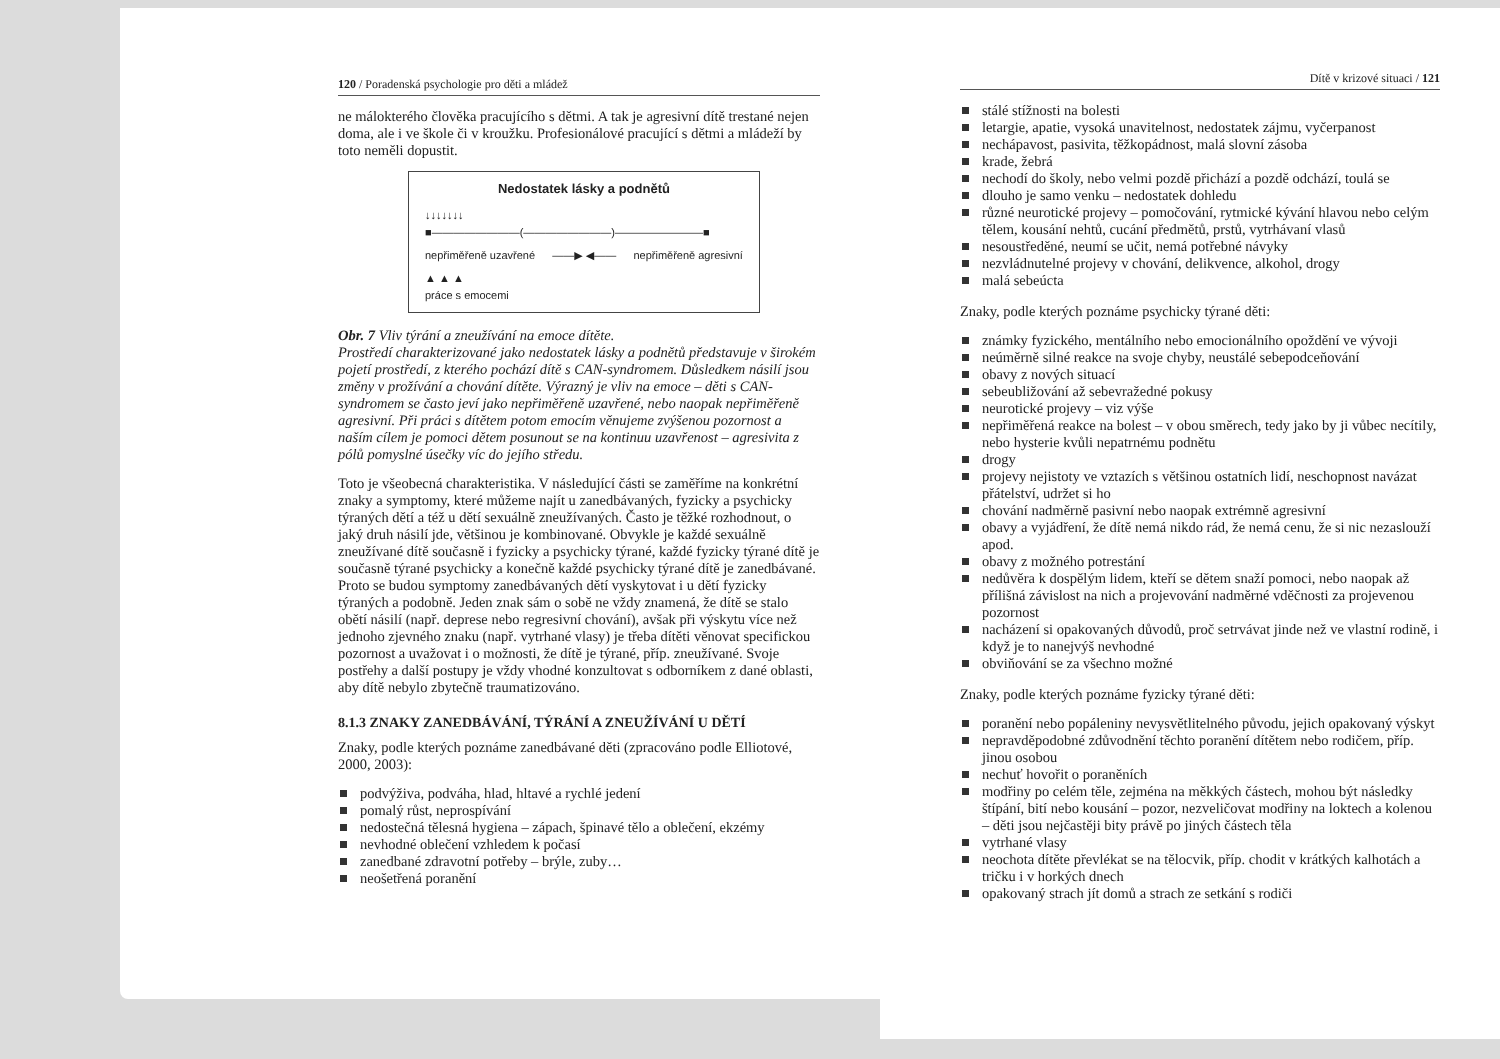120 / Poradenská psychologie pro děti a mládež
ne málokterého člověka pracujícího s dětmi. A tak je agresivní dítě trestané nejen doma, ale i ve škole či v kroužku. Profesionálové pracující s dětmi a mládeží by toto neměli dopustit.
Nedostatek lásky a podnětů
↓↓↓↓↓↓↓
■————————(————————)————————■
nepřiměřeně uzavřené ——▶ ◀—— nepřiměřeně agresivní
▲ ▲ ▲
práce s emocemi
Obr. 7 Vliv týrání a zneužívání na emoce dítěte.
Prostředí charakterizované jako nedostatek lásky a podnětů představuje v širokém pojetí prostředí, z kterého pochází dítě s CAN-syndromem. Důsledkem násilí jsou změny v prožívání a chování dítěte. Výrazný je vliv na emoce – děti s CAN-syndromem se často jeví jako nepřiměřeně uzavřené, nebo naopak nepřiměřeně agresivní. Při práci s dítětem potom emocím věnujeme zvýšenou pozornost a naším cílem je pomoci dětem posunout se na kontinuu uzavřenost – agresivita z pólů pomyslné úsečky víc do jejího středu.
Toto je všeobecná charakteristika. V následující části se zaměříme na konkrétní znaky a symptomy, které můžeme najít u zanedbávaných, fyzicky a psychicky týraných dětí a též u dětí sexuálně zneužívaných. Často je těžké rozhodnout, o jaký druh násilí jde, většinou je kombinované. Obvykle je každé sexuálně zneužívané dítě současně i fyzicky a psychicky týrané, každé fyzicky týrané dítě je současně týrané psychicky a konečně každé psychicky týrané dítě je zanedbávané. Proto se budou symptomy zanedbávaných dětí vyskytovat i u dětí fyzicky týraných a podobně. Jeden znak sám o sobě ne vždy znamená, že dítě se stalo obětí násilí (např. deprese nebo regresivní chování), avšak při výskytu více než jednoho zjevného znaku (např. vytrhané vlasy) je třeba dítěti věnovat specifickou pozornost a uvažovat i o možnosti, že dítě je týrané, příp. zneužívané. Svoje postřehy a další postupy je vždy vhodné konzultovat s odborníkem z dané oblasti, aby dítě nebylo zbytečně traumatizováno.
8.1.3 ZNAKY ZANEDBÁVÁNÍ, TÝRÁNÍ A ZNEUŽÍVÁNÍ U DĚTÍ
Znaky, podle kterých poznáme zanedbávané děti (zpracováno podle Elliotové, 2000, 2003):
podvýživa, podváha, hlad, hltavé a rychlé jedení
pomalý růst, neprospívání
nedostečná tělesná hygiena – zápach, špinavé tělo a oblečení, ekzémy
nevhodné oblečení vzhledem k počasí
zanedbané zdravotní potřeby – brýle, zuby…
neošetřená poranění
Dítě v krizové situaci / 121
stálé stížnosti na bolesti
letargie, apatie, vysoká unavitelnost, nedostatek zájmu, vyčerpanost
nechápavost, pasivita, těžkopádnost, malá slovní zásoba
krade, žebrá
nechodí do školy, nebo velmi pozdě přichází a pozdě odchází, toulá se
dlouho je samo venku – nedostatek dohledu
různé neurotické projevy – pomočování, rytmické kývání hlavou nebo celým tělem, kousání nehtů, cucání předmětů, prstů, vytrhávaní vlasů
nesoustředěné, neumí se učit, nemá potřebné návyky
nezvládnutelné projevy v chování, delikvence, alkohol, drogy
malá sebeúcta
Znaky, podle kterých poznáme psychicky týrané děti:
známky fyzického, mentálního nebo emocionálního opoždění ve vývoji
neúměrně silné reakce na svoje chyby, neustálé sebepodceňování
obavy z nových situací
sebeubližování až sebevražedné pokusy
neurotické projevy – viz výše
nepřiměřená reakce na bolest – v obou směrech, tedy jako by ji vůbec necítily, nebo hysterie kvůli nepatrnému podnětu
drogy
projevy nejistoty ve vztazích s většinou ostatních lidí, neschopnost navázat přátelství, udržet si ho
chování nadměrně pasivní nebo naopak extrémně agresivní
obavy a vyjádření, že dítě nemá nikdo rád, že nemá cenu, že si nic nezaslouží apod.
obavy z možného potrestání
nedůvěra k dospělým lidem, kteří se dětem snaží pomoci, nebo naopak až přílišná závislost na nich a projevování nadměrné vděčnosti za projevenou pozornost
nacházení si opakovaných důvodů, proč setrvávat jinde než ve vlastní rodině, i když je to nanejvýš nevhodné
obviňování se za všechno možné
Znaky, podle kterých poznáme fyzicky týrané děti:
poranění nebo popáleniny nevysvětlitelného původu, jejich opakovaný výskyt
nepravděpodobné zdůvodnění těchto poranění dítětem nebo rodičem, příp. jinou osobou
nechuť hovořit o poraněních
modřiny po celém těle, zejména na měkkých částech, mohou být následky štípání, bití nebo kousání – pozor, nezveličovat modřiny na loktech a kolenou – děti jsou nejčastěji bity právě po jiných částech těla
vytrhané vlasy
neochota dítěte převlékat se na tělocvik, příp. chodit v krátkých kalhotách a tričku i v horkých dnech
opakovaný strach jít domů a strach ze setkání s rodiči